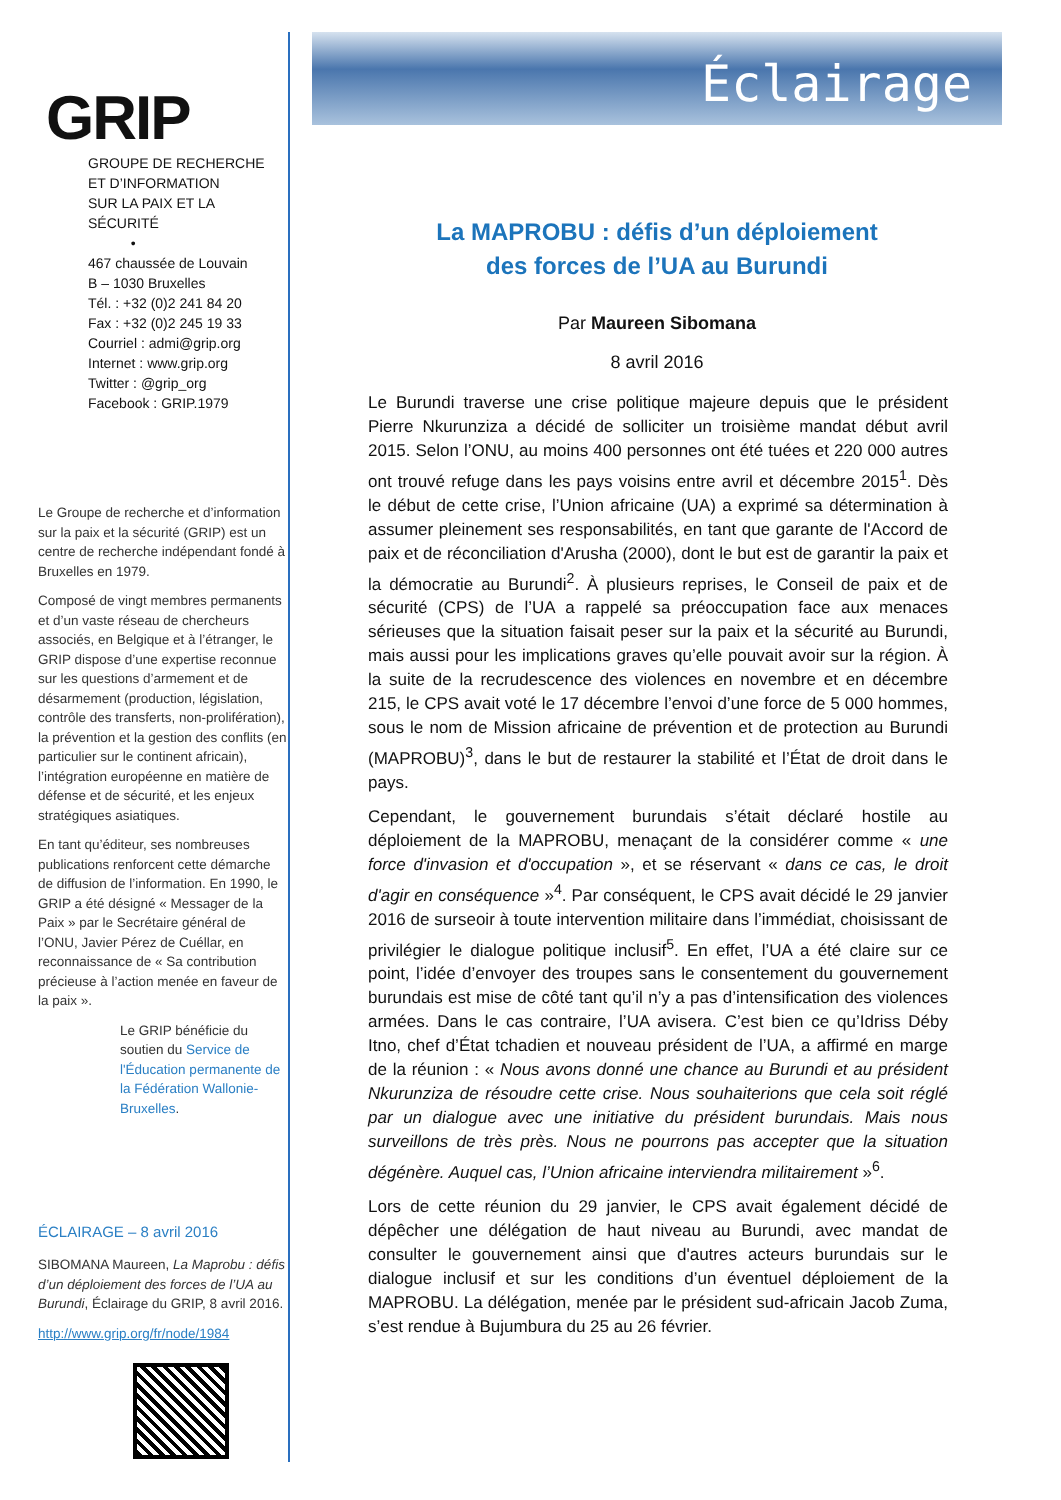GRIP
GROUPE DE RECHERCHE
ET D’INFORMATION
SUR LA PAIX ET LA SÉCURITÉ
•
467 chaussée de Louvain
B – 1030 Bruxelles
Tél. : +32 (0)2 241 84 20
Fax : +32 (0)2 245 19 33
Courriel : admi@grip.org
Internet : www.grip.org
Twitter : @grip_org
Facebook : GRIP.1979
Le Groupe de recherche et d’information sur la paix et la sécurité (GRIP) est un centre de recherche indépendant fondé à Bruxelles en 1979.
Composé de vingt membres permanents et d’un vaste réseau de chercheurs associés, en Belgique et à l’étranger, le GRIP dispose d’une expertise reconnue sur les questions d’armement et de désarmement (production, législation, contrôle des transferts, non-prolifération), la prévention et la gestion des conflits (en particulier sur le continent africain), l’intégration européenne en matière de défense et de sécurité, et les enjeux stratégiques asiatiques.
En tant qu’éditeur, ses nombreuses publications renforcent cette démarche de diffusion de l’information. En 1990, le GRIP a été désigné « Messager de la Paix » par le Secrétaire général de l’ONU, Javier Pérez de Cuéllar, en reconnaissance de « Sa contribution précieuse à l’action menée en faveur de la paix ».
Le GRIP bénéficie du soutien du Service de l'Éducation permanente de la Fédération Wallonie-Bruxelles.
ÉCLAIRAGE – 8 avril 2016
SIBOMANA Maureen, La Maprobu : défis d’un déploiement des forces de l’UA au Burundi, Éclairage du GRIP, 8 avril 2016.
http://www.grip.org/fr/node/1984
Éclairage
La MAPROBU : défis d’un déploiement
des forces de l’UA au Burundi
Par Maureen Sibomana
8 avril 2016
Le Burundi traverse une crise politique majeure depuis que le président Pierre Nkurunziza a décidé de solliciter un troisième mandat début avril 2015. Selon l’ONU, au moins 400 personnes ont été tuées et 220 000 autres ont trouvé refuge dans les pays voisins entre avril et décembre 2015<sup>1</sup>. Dès le début de cette crise, l’Union africaine (UA) a exprimé sa détermination à assumer pleinement ses responsabilités, en tant que garante de l'Accord de paix et de réconciliation d'Arusha (2000), dont le but est de garantir la paix et la démocratie au Burundi<sup>2</sup>. À plusieurs reprises, le Conseil de paix et de sécurité (CPS) de l’UA a rappelé sa préoccupation face aux menaces sérieuses que la situation faisait peser sur la paix et la sécurité au Burundi, mais aussi pour les implications graves qu’elle pouvait avoir sur la région. À la suite de la recrudescence des violences en novembre et en décembre 215, le CPS avait voté le 17 décembre l’envoi d’une force de 5 000 hommes, sous le nom de Mission africaine de prévention et de protection au Burundi (MAPROBU)<sup>3</sup>, dans le but de restaurer la stabilité et l’État de droit dans le pays.
Cependant, le gouvernement burundais s’était déclaré hostile au déploiement de la MAPROBU, menaçant de la considérer comme « une force d'invasion et d'occupation », et se réservant « dans ce cas, le droit d'agir en conséquence »<sup>4</sup>. Par conséquent, le CPS avait décidé le 29 janvier 2016 de surseoir à toute intervention militaire dans l’immédiat, choisissant de privilégier le dialogue politique inclusif<sup>5</sup>. En effet, l’UA a été claire sur ce point, l’idée d’envoyer des troupes sans le consentement du gouvernement burundais est mise de côté tant qu’il n’y a pas d’intensification des violences armées. Dans le cas contraire, l’UA avisera. C’est bien ce qu’Idriss Déby Itno, chef d’État tchadien et nouveau président de l’UA, a affirmé en marge de la réunion : « Nous avons donné une chance au Burundi et au président Nkurunziza de résoudre cette crise. Nous souhaiterions que cela soit réglé par un dialogue avec une initiative du président burundais. Mais nous surveillons de très près. Nous ne pourrons pas accepter que la situation dégénère. Auquel cas, l’Union africaine interviendra militairement »<sup>6</sup>.
Lors de cette réunion du 29 janvier, le CPS avait également décidé de dépêcher une délégation de haut niveau au Burundi, avec mandat de consulter le gouvernement ainsi que d'autres acteurs burundais sur le dialogue inclusif et sur les conditions d’un éventuel déploiement de la MAPROBU. La délégation, menée par le président sud-africain Jacob Zuma, s’est rendue à Bujumbura du 25 au 26 février.